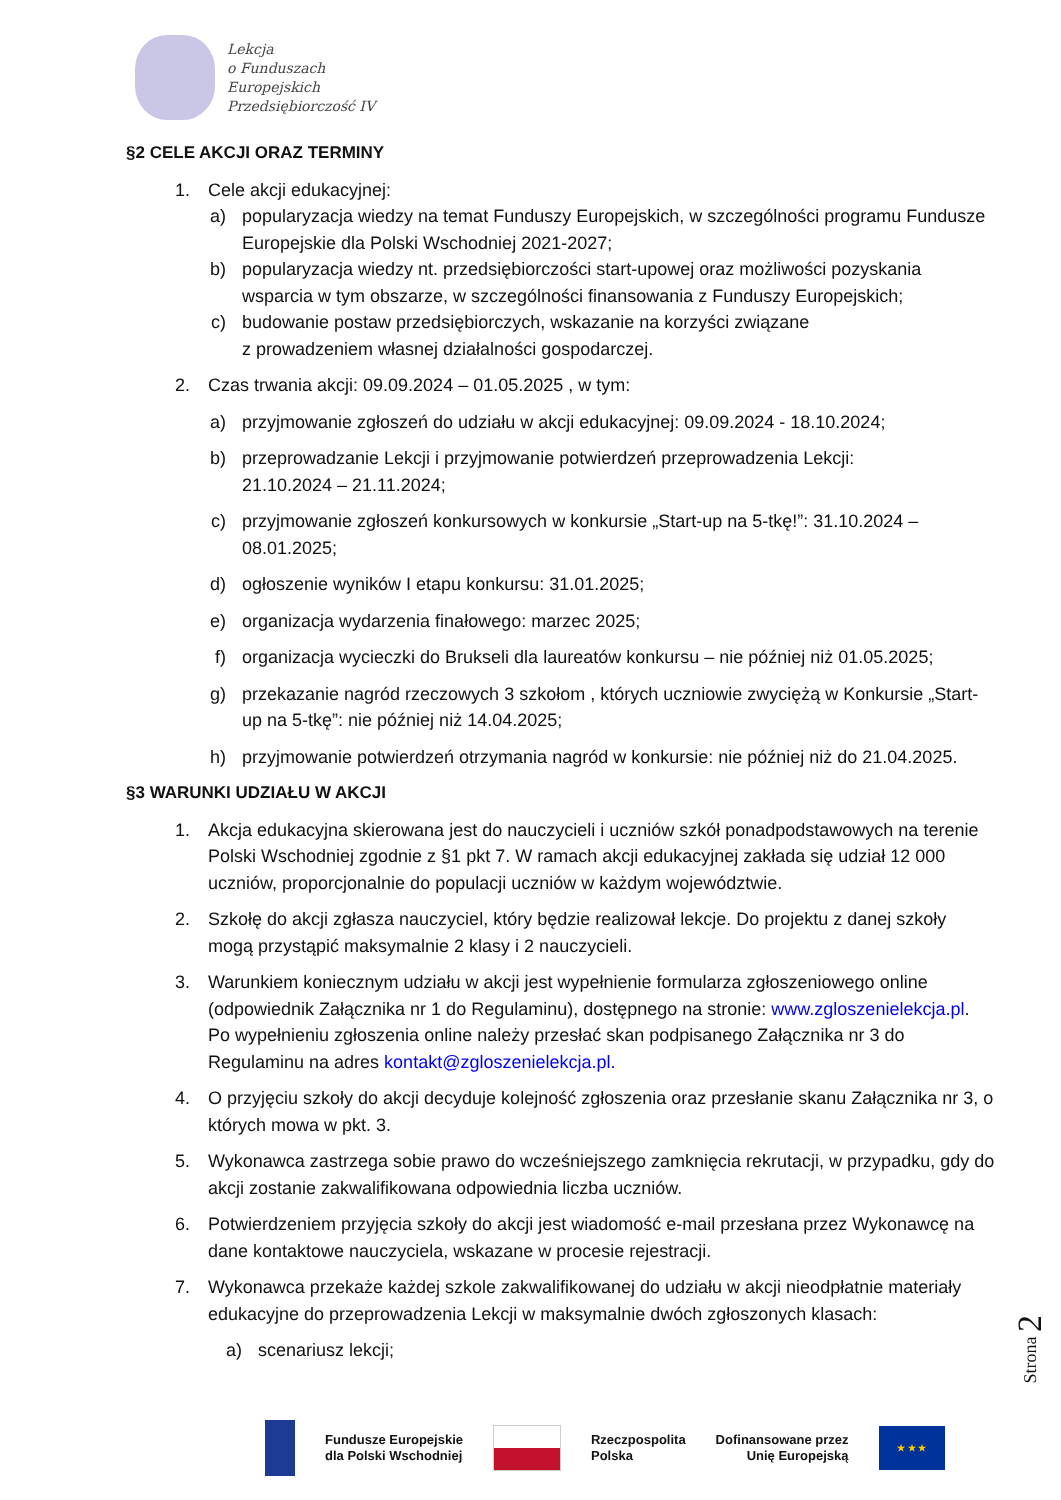Lekcja
o Funduszach
Europejskich
Przedsiębiorczość IV
§2 CELE AKCJI ORAZ TERMINY
1. Cele akcji edukacyjnej:
a) popularyzacja wiedzy na temat Funduszy Europejskich, w szczególności programu Fundusze Europejskie dla Polski Wschodniej 2021-2027;
b) popularyzacja wiedzy nt. przedsiębiorczości start-upowej oraz możliwości pozyskania wsparcia w tym obszarze, w szczególności finansowania z Funduszy Europejskich;
c) budowanie postaw przedsiębiorczych, wskazanie na korzyści związane
z prowadzeniem własnej działalności gospodarczej.
2. Czas trwania akcji: 09.09.2024 – 01.05.2025 , w tym:
a) przyjmowanie zgłoszeń do udziału w akcji edukacyjnej: 09.09.2024 - 18.10.2024;
b) przeprowadzanie Lekcji i przyjmowanie potwierdzeń przeprowadzenia Lekcji:
21.10.2024 – 21.11.2024;
c) przyjmowanie zgłoszeń konkursowych w konkursie „Start-up na 5-tkę!”: 31.10.2024 – 08.01.2025;
d) ogłoszenie wyników I etapu konkursu: 31.01.2025;
e) organizacja wydarzenia finałowego: marzec 2025;
f) organizacja wycieczki do Brukseli dla laureatów konkursu – nie później niż 01.05.2025;
g) przekazanie nagród rzeczowych 3 szkołom , których uczniowie zwyciężą w Konkursie „Start-up na 5-tkę”: nie później niż 14.04.2025;
h) przyjmowanie potwierdzeń otrzymania nagród w konkursie: nie później niż do 21.04.2025.
§3 WARUNKI UDZIAŁU W AKCJI
1. Akcja edukacyjna skierowana jest do nauczycieli i uczniów szkół ponadpodstawowych na terenie Polski Wschodniej zgodnie z §1 pkt 7. W ramach akcji edukacyjnej zakłada się udział 12 000 uczniów, proporcjonalnie do populacji uczniów w każdym województwie.
2. Szkołę do akcji zgłasza nauczyciel, który będzie realizował lekcje. Do projektu z danej szkoły mogą przystąpić maksymalnie 2 klasy i 2 nauczycieli.
3. Warunkiem koniecznym udziału w akcji jest wypełnienie formularza zgłoszeniowego online (odpowiednik Załącznika nr 1 do Regulaminu), dostępnego na stronie: www.zgloszenielekcja.pl. Po wypełnieniu zgłoszenia online należy przesłać skan podpisanego Załącznika nr 3 do Regulaminu na adres kontakt@zgloszenielekcja.pl.
4. O przyjęciu szkoły do akcji decyduje kolejność zgłoszenia oraz przesłanie skanu Załącznika nr 3, o których mowa w pkt. 3.
5. Wykonawca zastrzega sobie prawo do wcześniejszego zamknięcia rekrutacji, w przypadku, gdy do akcji zostanie zakwalifikowana odpowiednia liczba uczniów.
6. Potwierdzeniem przyjęcia szkoły do akcji jest wiadomość e-mail przesłana przez Wykonawcę na dane kontaktowe nauczyciela, wskazane w procesie rejestracji.
7. Wykonawca przekaże każdej szkole zakwalifikowanej do udziału w akcji nieodpłatnie materiały edukacyjne do przeprowadzenia Lekcji w maksymalnie dwóch zgłoszonych klasach:
a) scenariusz lekcji;
Strona 2
Fundusze Europejskie
dla Polski Wschodniej
Rzeczpospolita
Polska
Dofinansowane przez
Unię Europejską
★ ★ ★